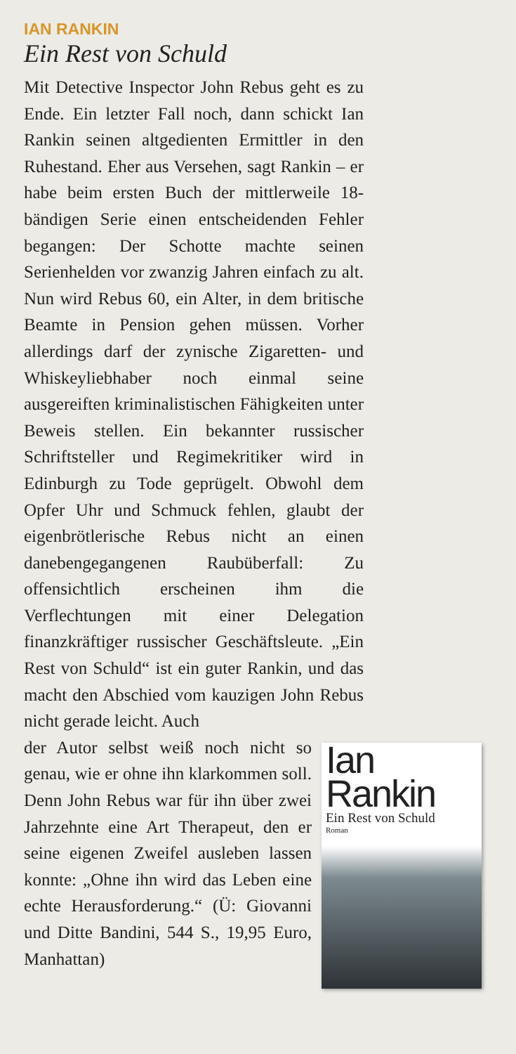IAN RANKIN
Ein Rest von Schuld
Mit Detective Inspector John Rebus geht es zu Ende. Ein letzter Fall noch, dann schickt Ian Rankin seinen altgedienten Ermittler in den Ruhestand. Eher aus Versehen, sagt Rankin – er habe beim ersten Buch der mittlerweile 18-bändigen Serie einen entscheidenden Fehler begangen: Der Schotte machte seinen Serienhelden vor zwanzig Jahren einfach zu alt. Nun wird Rebus 60, ein Alter, in dem britische Beamte in Pension gehen müssen. Vorher allerdings darf der zynische Zigaretten- und Whiskeyliebhaber noch einmal seine ausgereiften kriminalistischen Fähigkeiten unter Beweis stellen. Ein bekannter russischer Schriftsteller und Regimekritiker wird in Edinburgh zu Tode geprügelt. Obwohl dem Opfer Uhr und Schmuck fehlen, glaubt der eigenbrötlerische Rebus nicht an einen danebengegangenen Raubüberfall: Zu offensichtlich erscheinen ihm die Verflechtungen mit einer Delegation finanzkräftiger russischer Geschäftsleute. „Ein Rest von Schuld“ ist ein guter Rankin, und das macht den Abschied vom kauzigen John Rebus nicht gerade leicht. Auch
Ian Rankin
Ein Rest von Schuld
Roman
der Autor selbst weiß noch nicht so genau, wie er ohne ihn klarkommen soll. Denn John Rebus war für ihn über zwei Jahrzehnte eine Art Therapeut, den er seine eigenen Zweifel ausleben lassen konnte: „Ohne ihn wird das Leben eine echte Herausforderung.“ (Ü: Giovanni und Ditte Bandini, 544 S., 19,95 Euro, Manhattan)